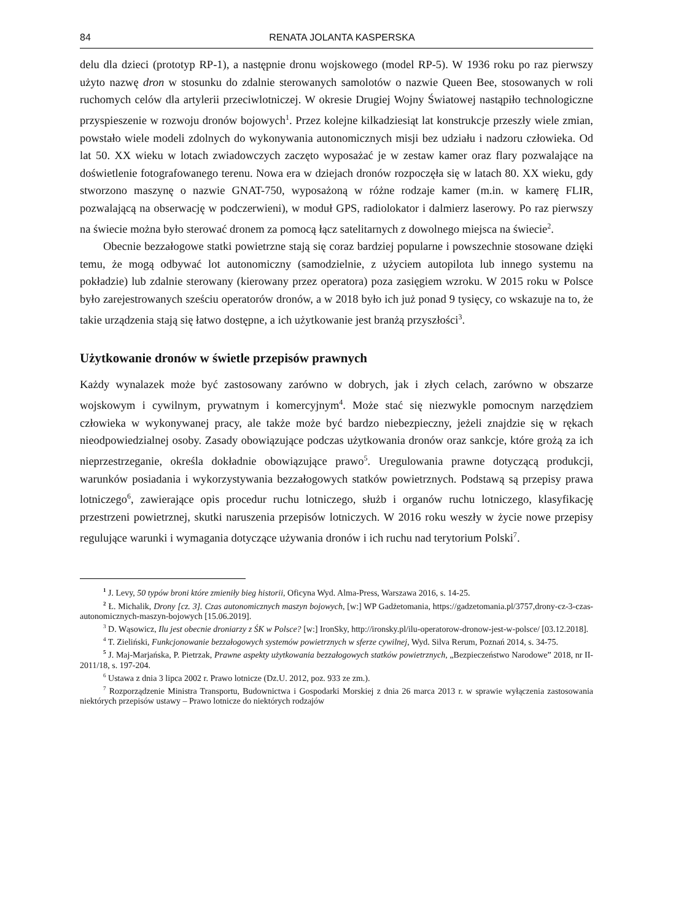84 RENATA JOLANTA KASPERSKA
delu dla dzieci (prototyp RP-1), a następnie dronu wojskowego (model RP-5). W 1936 roku po raz pierwszy użyto nazwę dron w stosunku do zdalnie sterowanych samolotów o nazwie Queen Bee, stosowanych w roli ruchomych celów dla artylerii przeciwlotniczej. W okresie Drugiej Wojny Światowej nastąpiło technologiczne przyspieszenie w rozwoju dronów bojowych<sup>1</sup>. Przez kolejne kilkadziesiąt lat konstrukcje przeszły wiele zmian, powstało wiele modeli zdolnych do wykonywania autonomicznych misji bez udziału i nadzoru człowieka. Od lat 50. XX wieku w lotach zwiadowczych zaczęto wyposażać je w zestaw kamer oraz flary pozwalające na doświetlenie fotografowanego terenu. Nowa era w dziejach dronów rozpoczęła się w latach 80. XX wieku, gdy stworzono maszynę o nazwie GNAT-750, wyposażoną w różne rodzaje kamer (m.in. w kamerę FLIR, pozwalającą na obserwację w podczerwieni), w moduł GPS, radiolokator i dalmierz laserowy. Po raz pierwszy na świecie można było sterować dronem za pomocą łącz satelitarnych z dowolnego miejsca na świecie<sup>2</sup>.
Obecnie bezzałogowe statki powietrzne stają się coraz bardziej popularne i powszechnie stosowane dzięki temu, że mogą odbywać lot autonomiczny (samodzielnie, z użyciem autopilota lub innego systemu na pokładzie) lub zdalnie sterowany (kierowany przez operatora) poza zasięgiem wzroku. W 2015 roku w Polsce było zarejestrowanych sześciu operatorów dronów, a w 2018 było ich już ponad 9 tysięcy, co wskazuje na to, że takie urządzenia stają się łatwo dostępne, a ich użytkowanie jest branżą przyszłości<sup>3</sup>.
Użytkowanie dronów w świetle przepisów prawnych
Każdy wynalazek może być zastosowany zarówno w dobrych, jak i złych celach, zarówno w obszarze wojskowym i cywilnym, prywatnym i komercyjnym<sup>4</sup>. Może stać się niezwykle pomocnym narzędziem człowieka w wykonywanej pracy, ale także może być bardzo niebezpieczny, jeżeli znajdzie się w rękach nieodpowiedzialnej osoby. Zasady obowiązujące podczas użytkowania dronów oraz sankcje, które grożą za ich nieprzestrzeganie, określa dokładnie obowiązujące prawo<sup>5</sup>. Uregulowania prawne dotyczącą produkcji, warunków posiadania i wykorzystywania bezzałogowych statków powietrznych. Podstawą są przepisy prawa lotniczego<sup>6</sup>, zawierające opis procedur ruchu lotniczego, służb i organów ruchu lotniczego, klasyfikację przestrzeni powietrznej, skutki naruszenia przepisów lotniczych. W 2016 roku weszły w życie nowe przepisy regulujące warunki i wymagania dotyczące używania dronów i ich ruchu nad terytorium Polski<sup>7</sup>.
<sup>1</sup> J. Levy, 50 typów broni które zmieniły bieg historii, Oficyna Wyd. Alma-Press, Warszawa 2016, s. 14-25.
<sup>2</sup> Ł. Michalik, Drony [cz. 3]. Czas autonomicznych maszyn bojowych, [w:] WP Gadżetomania, https://gadzetomania.pl/3757,drony-cz-3-czas-autonomicznych-maszyn-bojowych [15.06.2019].
<sup>3</sup> D. Wąsowicz, Ilu jest obecnie droniarzy z ŚK w Polsce? [w:] IronSky, http://ironsky.pl/ilu-operatorow-dronow-jest-w-polsce/ [03.12.2018].
<sup>4</sup> T. Zieliński, Funkcjonowanie bezzałogowych systemów powietrznych w sferze cywilnej, Wyd. Silva Rerum, Poznań 2014, s. 34-75.
<sup>5</sup> J. Maj-Marjańska, P. Pietrzak, Prawne aspekty użytkowania bezzałogowych statków powietrznych, „Bezpieczeństwo Narodowe” 2018, nr II-2011/18, s. 197-204.
<sup>6</sup> Ustawa z dnia 3 lipca 2002 r. Prawo lotnicze (Dz.U. 2012, poz. 933 ze zm.).
<sup>7</sup> Rozporządzenie Ministra Transportu, Budownictwa i Gospodarki Morskiej z dnia 26 marca 2013 r. w sprawie wyłączenia zastosowania niektórych przepisów ustawy – Prawo lotnicze do niektórych rodzajów